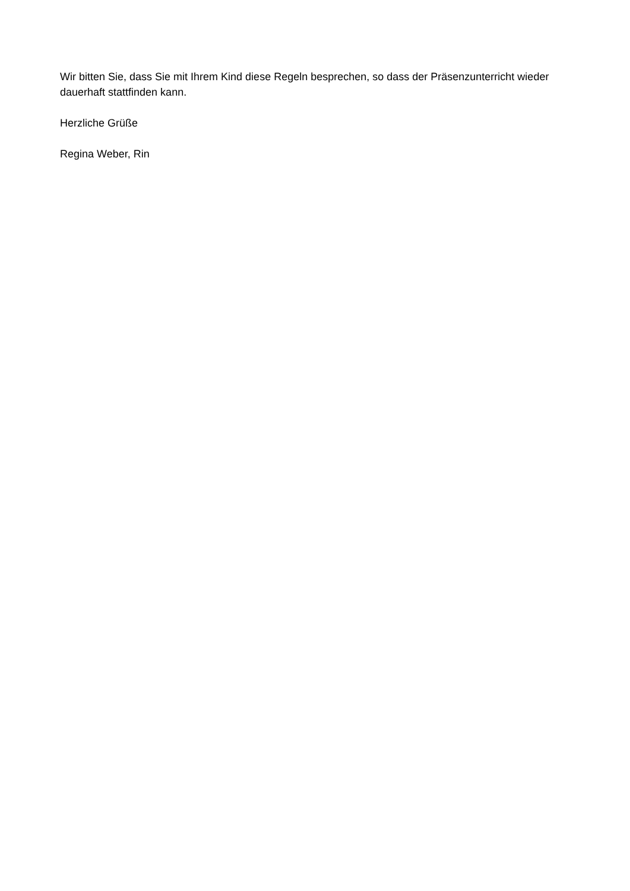Wir bitten Sie, dass Sie mit Ihrem Kind diese Regeln besprechen, so dass der Präsenzunterricht wieder dauerhaft stattfinden kann.
Herzliche Grüße
Regina Weber, Rin